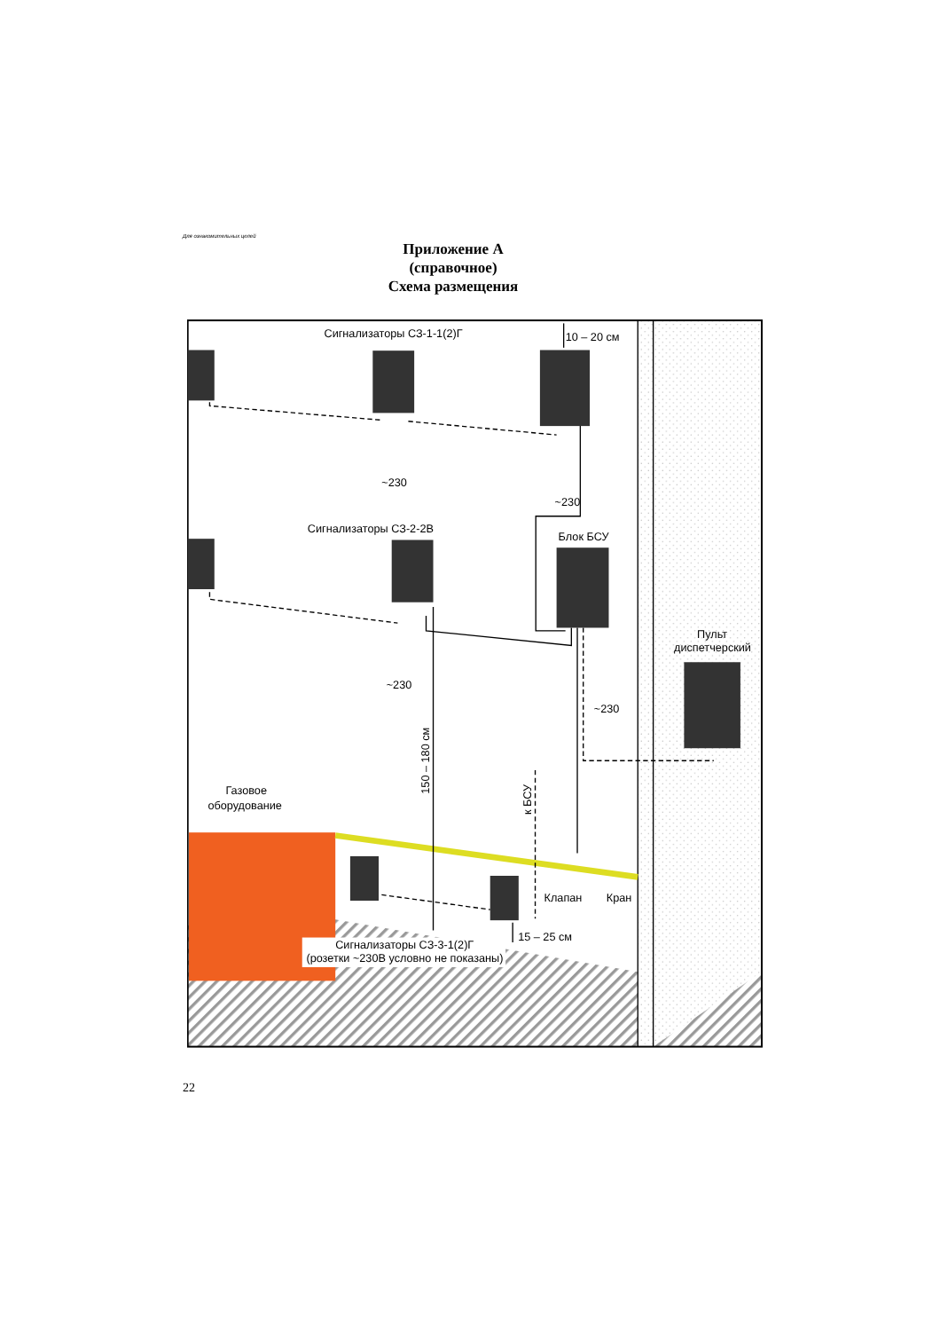Для ознакомительных целей
Приложение А
(справочное)
Схема размещения
Сигнализаторы СЗ-1-1(2)Г
10 – 20 см
~230
~230
Сигнализаторы СЗ-2-2В
Блок БСУ
Пульт
диспетчерский
~230
~230
150 – 180 см
к БСУ
Газовое
оборудование
Клапан
Кран
15 – 25 см
Сигнализаторы СЗ-3-1(2)Г
(розетки ~230В условно не показаны)
22